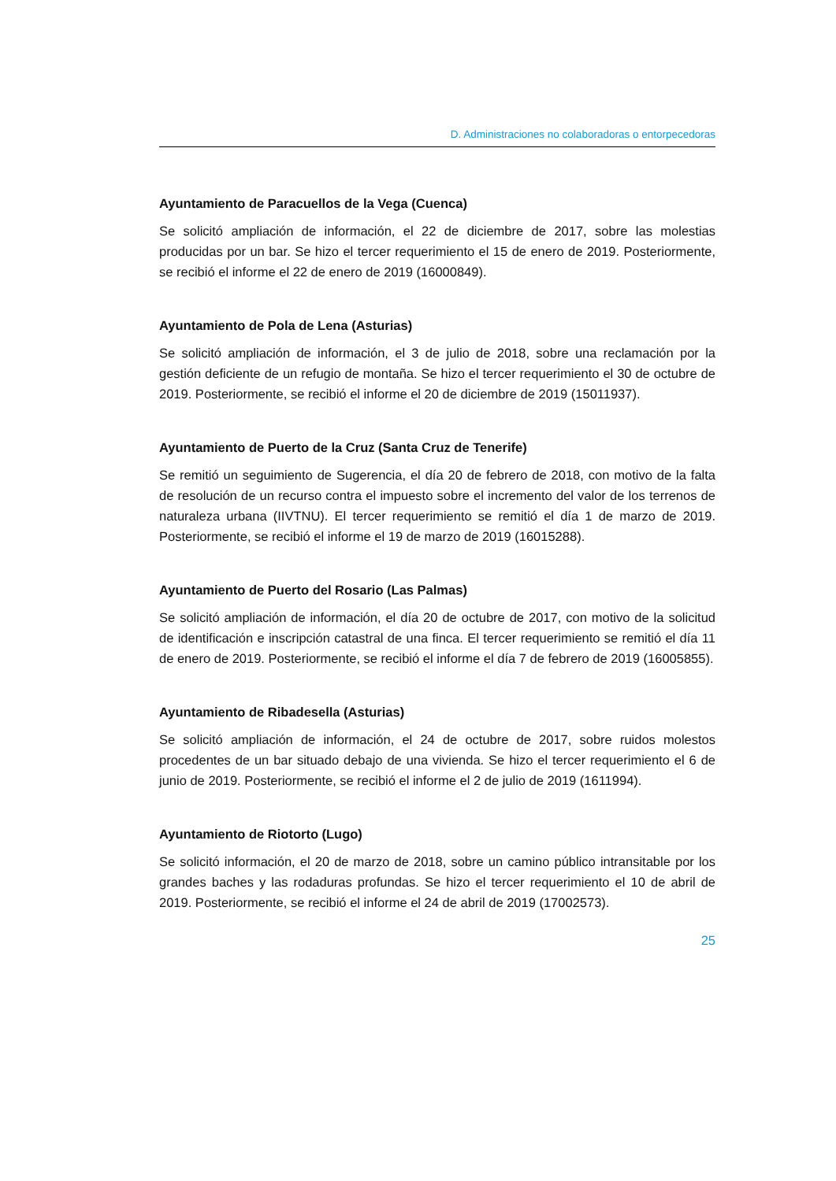D. Administraciones no colaboradoras o entorpecedoras
Ayuntamiento de Paracuellos de la Vega (Cuenca)
Se solicitó ampliación de información, el 22 de diciembre de 2017, sobre las molestias producidas por un bar. Se hizo el tercer requerimiento el 15 de enero de 2019. Posteriormente, se recibió el informe el 22 de enero de 2019 (16000849).
Ayuntamiento de Pola de Lena (Asturias)
Se solicitó ampliación de información, el 3 de julio de 2018, sobre una reclamación por la gestión deficiente de un refugio de montaña. Se hizo el tercer requerimiento el 30 de octubre de 2019. Posteriormente, se recibió el informe el 20 de diciembre de 2019 (15011937).
Ayuntamiento de Puerto de la Cruz (Santa Cruz de Tenerife)
Se remitió un seguimiento de Sugerencia, el día 20 de febrero de 2018, con motivo de la falta de resolución de un recurso contra el impuesto sobre el incremento del valor de los terrenos de naturaleza urbana (IIVTNU). El tercer requerimiento se remitió el día 1 de marzo de 2019. Posteriormente, se recibió el informe el 19 de marzo de 2019 (16015288).
Ayuntamiento de Puerto del Rosario (Las Palmas)
Se solicitó ampliación de información, el día 20 de octubre de 2017, con motivo de la solicitud de identificación e inscripción catastral de una finca. El tercer requerimiento se remitió el día 11 de enero de 2019. Posteriormente, se recibió el informe el día 7 de febrero de 2019 (16005855).
Ayuntamiento de Ribadesella (Asturias)
Se solicitó ampliación de información, el 24 de octubre de 2017, sobre ruidos molestos procedentes de un bar situado debajo de una vivienda. Se hizo el tercer requerimiento el 6 de junio de 2019. Posteriormente, se recibió el informe el 2 de julio de 2019 (1611994).
Ayuntamiento de Riotorto (Lugo)
Se solicitó información, el 20 de marzo de 2018, sobre un camino público intransitable por los grandes baches y las rodaduras profundas. Se hizo el tercer requerimiento el 10 de abril de 2019. Posteriormente, se recibió el informe el 24 de abril de 2019 (17002573).
25